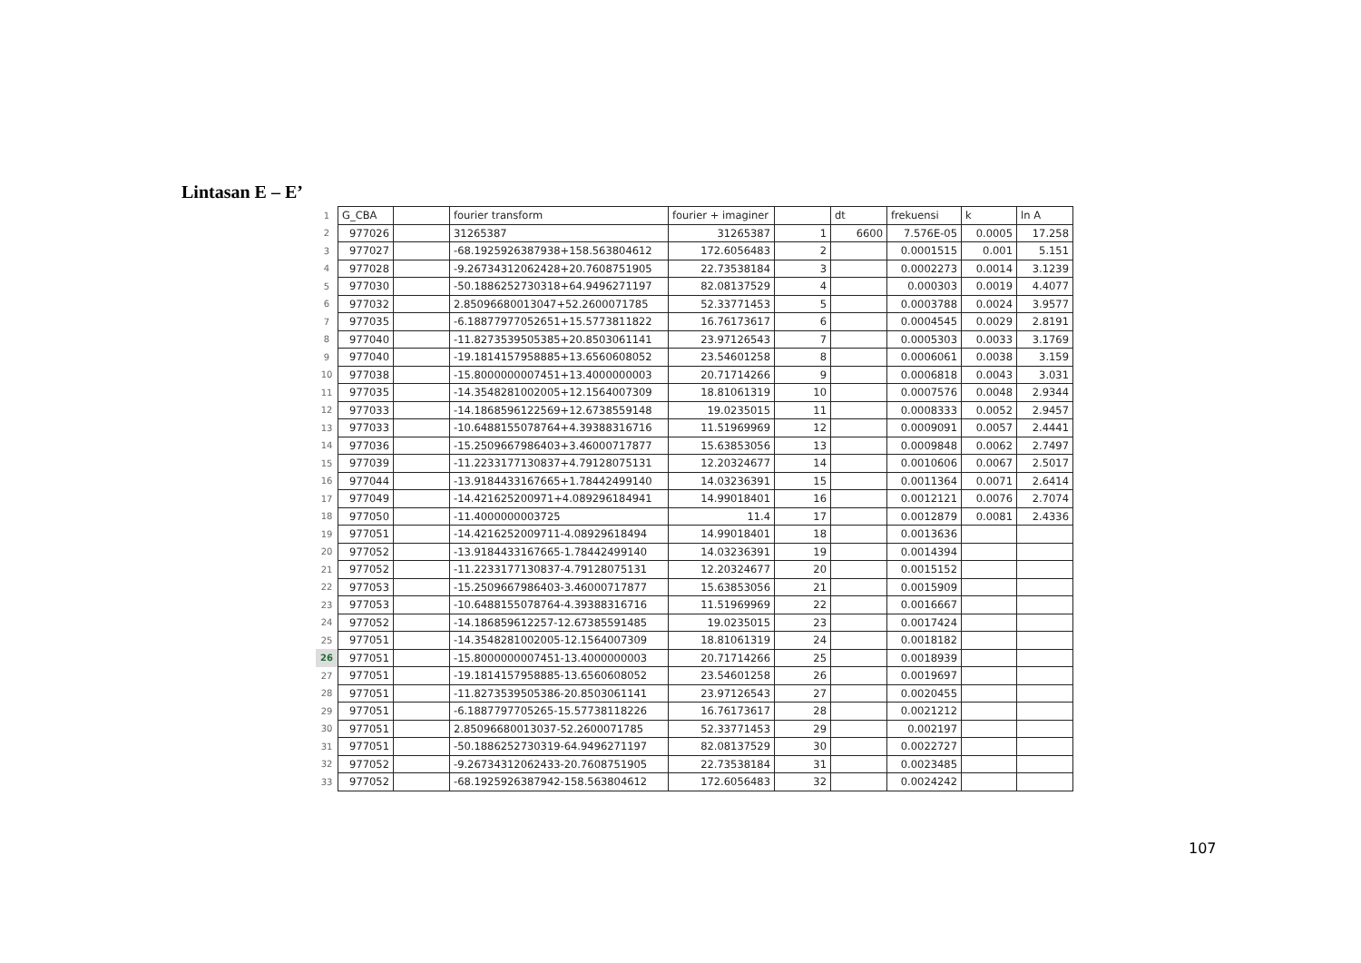Lintasan E – E’
| 1 | G_CBA | | fourier transform | fourier + imaginer | | dt | frekuensi | k | ln A |
| 2 | 977026 | | 31265387 | 31265387 | 1 | 6600 | 7.576E-05 | 0.0005 | 17.258 |
| 3 | 977027 | | -68.1925926387938+158.563804612 | 172.6056483 | 2 | | 0.0001515 | 0.001 | 5.151 |
| 4 | 977028 | | -9.26734312062428+20.7608751905 | 22.73538184 | 3 | | 0.0002273 | 0.0014 | 3.1239 |
| 5 | 977030 | | -50.1886252730318+64.9496271197 | 82.08137529 | 4 | | 0.000303 | 0.0019 | 4.4077 |
| 6 | 977032 | | 2.85096680013047+52.2600071785 | 52.33771453 | 5 | | 0.0003788 | 0.0024 | 3.9577 |
| 7 | 977035 | | -6.18877977052651+15.5773811822 | 16.76173617 | 6 | | 0.0004545 | 0.0029 | 2.8191 |
| 8 | 977040 | | -11.8273539505385+20.8503061141 | 23.97126543 | 7 | | 0.0005303 | 0.0033 | 3.1769 |
| 9 | 977040 | | -19.1814157958885+13.6560608052 | 23.54601258 | 8 | | 0.0006061 | 0.0038 | 3.159 |
| 10 | 977038 | | -15.8000000007451+13.4000000003 | 20.71714266 | 9 | | 0.0006818 | 0.0043 | 3.031 |
| 11 | 977035 | | -14.3548281002005+12.1564007309 | 18.81061319 | 10 | | 0.0007576 | 0.0048 | 2.9344 |
| 12 | 977033 | | -14.1868596122569+12.6738559148 | 19.0235015 | 11 | | 0.0008333 | 0.0052 | 2.9457 |
| 13 | 977033 | | -10.6488155078764+4.39388316716 | 11.51969969 | 12 | | 0.0009091 | 0.0057 | 2.4441 |
| 14 | 977036 | | -15.2509667986403+3.46000717877 | 15.63853056 | 13 | | 0.0009848 | 0.0062 | 2.7497 |
| 15 | 977039 | | -11.2233177130837+4.79128075131 | 12.20324677 | 14 | | 0.0010606 | 0.0067 | 2.5017 |
| 16 | 977044 | | -13.9184433167665+1.78442499140 | 14.03236391 | 15 | | 0.0011364 | 0.0071 | 2.6414 |
| 17 | 977049 | | -14.421625200971+4.089296184941 | 14.99018401 | 16 | | 0.0012121 | 0.0076 | 2.7074 |
| 18 | 977050 | | -11.4000000003725 | 11.4 | 17 | | 0.0012879 | 0.0081 | 2.4336 |
| 19 | 977051 | | -14.4216252009711-4.08929618494 | 14.99018401 | 18 | | 0.0013636 | | |
| 20 | 977052 | | -13.9184433167665-1.78442499140 | 14.03236391 | 19 | | 0.0014394 | | |
| 21 | 977052 | | -11.2233177130837-4.79128075131 | 12.20324677 | 20 | | 0.0015152 | | |
| 22 | 977053 | | -15.2509667986403-3.46000717877 | 15.63853056 | 21 | | 0.0015909 | | |
| 23 | 977053 | | -10.6488155078764-4.39388316716 | 11.51969969 | 22 | | 0.0016667 | | |
| 24 | 977052 | | -14.186859612257-12.67385591485 | 19.0235015 | 23 | | 0.0017424 | | |
| 25 | 977051 | | -14.3548281002005-12.1564007309 | 18.81061319 | 24 | | 0.0018182 | | |
| 26 | 977051 | | -15.8000000007451-13.4000000003 | 20.71714266 | 25 | | 0.0018939 | | |
| 27 | 977051 | | -19.1814157958885-13.6560608052 | 23.54601258 | 26 | | 0.0019697 | | |
| 28 | 977051 | | -11.8273539505386-20.8503061141 | 23.97126543 | 27 | | 0.0020455 | | |
| 29 | 977051 | | -6.1887797705265-15.57738118226 | 16.76173617 | 28 | | 0.0021212 | | |
| 30 | 977051 | | 2.85096680013037-52.2600071785 | 52.33771453 | 29 | | 0.002197 | | |
| 31 | 977051 | | -50.1886252730319-64.9496271197 | 82.08137529 | 30 | | 0.0022727 | | |
| 32 | 977052 | | -9.26734312062433-20.7608751905 | 22.73538184 | 31 | | 0.0023485 | | |
| 33 | 977052 | | -68.1925926387942-158.563804612 | 172.6056483 | 32 | | 0.0024242 | | |
107